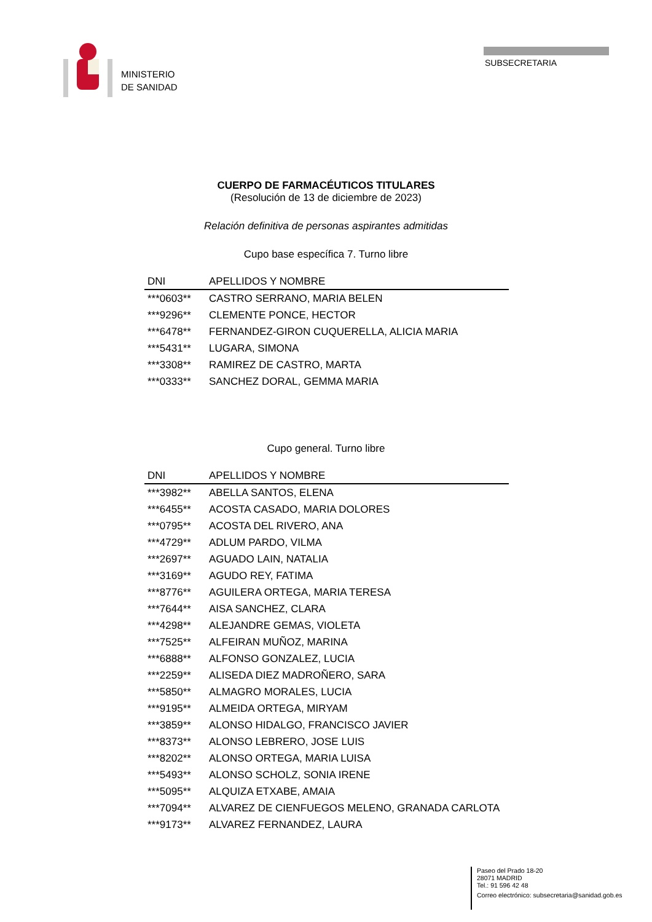MINISTERIO
DE SANIDAD
SUBSECRETARIA
CUERPO DE FARMACÉUTICOS TITULARES
(Resolución de 13 de diciembre de 2023)
Relación definitiva de personas aspirantes admitidas
Cupo base específica 7. Turno libre
| DNI | APELLIDOS Y NOMBRE |
| --- | --- |
| ***0603** | CASTRO SERRANO, MARIA BELEN |
| ***9296** | CLEMENTE PONCE, HECTOR |
| ***6478** | FERNANDEZ-GIRON CUQUERELLA, ALICIA MARIA |
| ***5431** | LUGARA, SIMONA |
| ***3308** | RAMIREZ DE CASTRO, MARTA |
| ***0333** | SANCHEZ DORAL, GEMMA MARIA |
Cupo general. Turno libre
| DNI | APELLIDOS Y NOMBRE |
| --- | --- |
| ***3982** | ABELLA SANTOS, ELENA |
| ***6455** | ACOSTA CASADO, MARIA DOLORES |
| ***0795** | ACOSTA DEL RIVERO, ANA |
| ***4729** | ADLUM PARDO, VILMA |
| ***2697** | AGUADO LAIN, NATALIA |
| ***3169** | AGUDO REY, FATIMA |
| ***8776** | AGUILERA ORTEGA, MARIA TERESA |
| ***7644** | AISA SANCHEZ, CLARA |
| ***4298** | ALEJANDRE GEMAS, VIOLETA |
| ***7525** | ALFEIRAN MUÑOZ, MARINA |
| ***6888** | ALFONSO GONZALEZ, LUCIA |
| ***2259** | ALISEDA DIEZ MADROÑERO, SARA |
| ***5850** | ALMAGRO MORALES, LUCIA |
| ***9195** | ALMEIDA ORTEGA, MIRYAM |
| ***3859** | ALONSO HIDALGO, FRANCISCO JAVIER |
| ***8373** | ALONSO LEBRERO, JOSE LUIS |
| ***8202** | ALONSO ORTEGA, MARIA LUISA |
| ***5493** | ALONSO SCHOLZ, SONIA IRENE |
| ***5095** | ALQUIZA ETXABE, AMAIA |
| ***7094** | ALVAREZ DE CIENFUEGOS MELENO, GRANADA CARLOTA |
| ***9173** | ALVAREZ FERNANDEZ, LAURA |
Paseo del Prado 18-20
28071 MADRID
Tel.: 91 596 42 48
Correo electrónico: subsecretaria@sanidad.gob.es